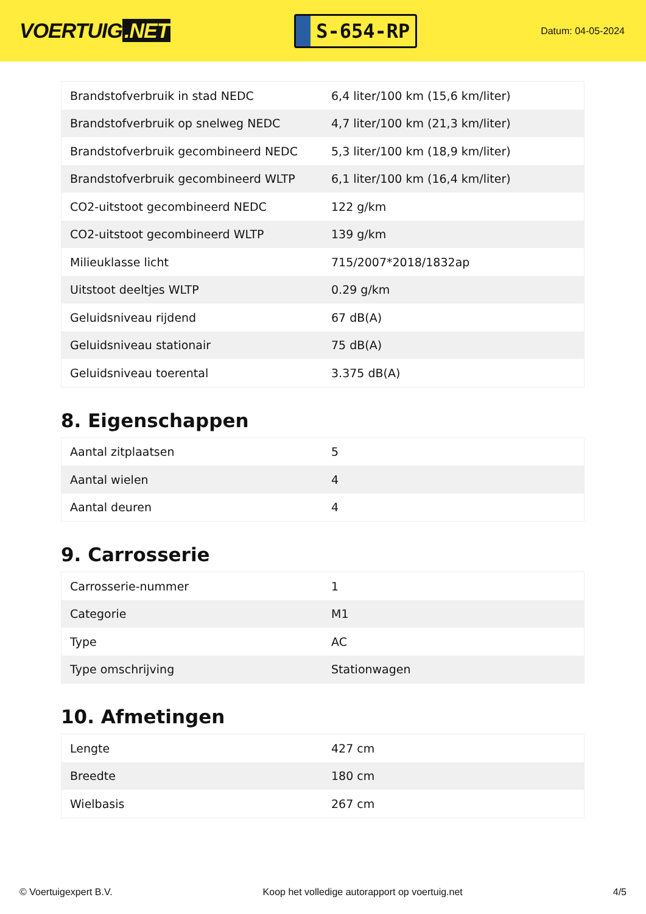VOERTUIG.NET
S-654-RP
Datum: 04-05-2024
| Brandstofverbruik in stad NEDC | 6,4 liter/100 km (15,6 km/liter) |
| Brandstofverbruik op snelweg NEDC | 4,7 liter/100 km (21,3 km/liter) |
| Brandstofverbruik gecombineerd NEDC | 5,3 liter/100 km (18,9 km/liter) |
| Brandstofverbruik gecombineerd WLTP | 6,1 liter/100 km (16,4 km/liter) |
| CO2-uitstoot gecombineerd NEDC | 122 g/km |
| CO2-uitstoot gecombineerd WLTP | 139 g/km |
| Milieuklasse licht | 715/2007*2018/1832ap |
| Uitstoot deeltjes WLTP | 0.29 g/km |
| Geluidsniveau rijdend | 67 dB(A) |
| Geluidsniveau stationair | 75 dB(A) |
| Geluidsniveau toerental | 3.375 dB(A) |
8. Eigenschappen
| Aantal zitplaatsen | 5 |
| Aantal wielen | 4 |
| Aantal deuren | 4 |
9. Carrosserie
| Carrosserie-nummer | 1 |
| Categorie | M1 |
| Type | AC |
| Type omschrijving | Stationwagen |
10. Afmetingen
| Lengte | 427 cm |
| Breedte | 180 cm |
| Wielbasis | 267 cm |
© Voertuigexpert B.V. Koop het volledige autorapport op voertuig.net 4/5